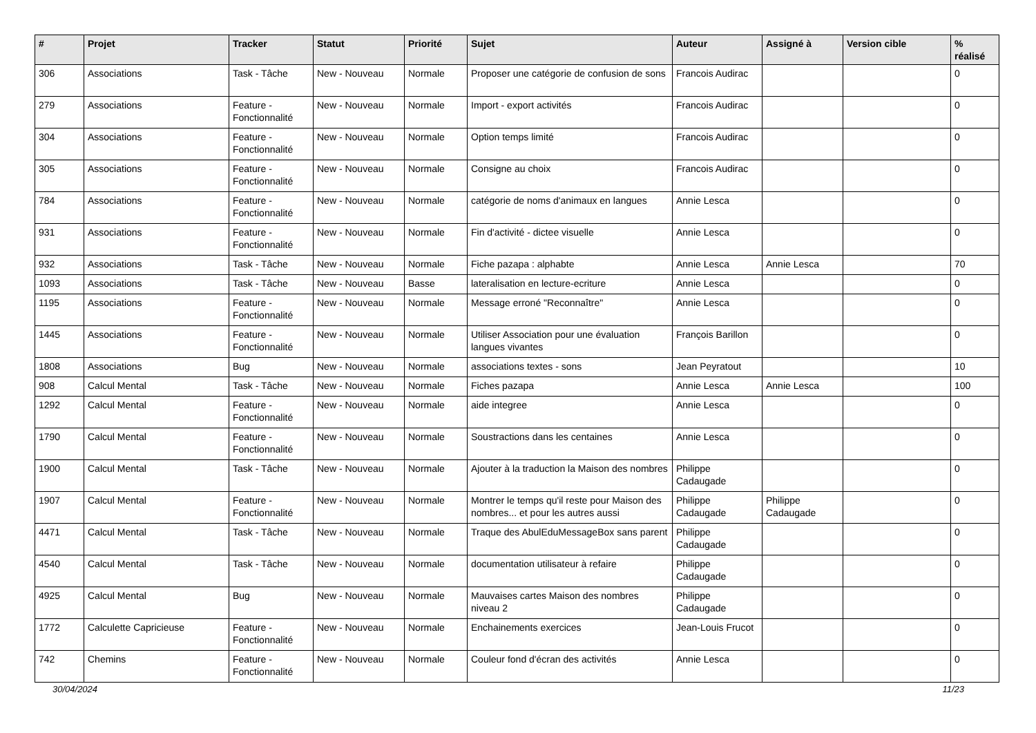| # | Projet | Tracker | Statut | Priorité | Sujet | Auteur | Assigné à | Version cible | % réalisé |
| --- | --- | --- | --- | --- | --- | --- | --- | --- | --- |
| 306 | Associations | Task - Tâche | New - Nouveau | Normale | Proposer une catégorie de confusion de sons | Francois Audirac | | | 0 |
| 279 | Associations | Feature - Fonctionnalité | New - Nouveau | Normale | Import - export activités | Francois Audirac | | | 0 |
| 304 | Associations | Feature - Fonctionnalité | New - Nouveau | Normale | Option temps limité | Francois Audirac | | | 0 |
| 305 | Associations | Feature - Fonctionnalité | New - Nouveau | Normale | Consigne au choix | Francois Audirac | | | 0 |
| 784 | Associations | Feature - Fonctionnalité | New - Nouveau | Normale | catégorie de noms d'animaux en langues | Annie Lesca | | | 0 |
| 931 | Associations | Feature - Fonctionnalité | New - Nouveau | Normale | Fin d'activité - dictee visuelle | Annie Lesca | | | 0 |
| 932 | Associations | Task - Tâche | New - Nouveau | Normale | Fiche pazapa : alphabte | Annie Lesca | Annie Lesca | | 70 |
| 1093 | Associations | Task - Tâche | New - Nouveau | Basse | lateralisation en lecture-ecriture | Annie Lesca | | | 0 |
| 1195 | Associations | Feature - Fonctionnalité | New - Nouveau | Normale | Message erroné "Reconnaître" | Annie Lesca | | | 0 |
| 1445 | Associations | Feature - Fonctionnalité | New - Nouveau | Normale | Utiliser Association pour une évaluation langues vivantes | François Barillon | | | 0 |
| 1808 | Associations | Bug | New - Nouveau | Normale | associations textes - sons | Jean Peyratout | | | 10 |
| 908 | Calcul Mental | Task - Tâche | New - Nouveau | Normale | Fiches pazapa | Annie Lesca | Annie Lesca | | 100 |
| 1292 | Calcul Mental | Feature - Fonctionnalité | New - Nouveau | Normale | aide integree | Annie Lesca | | | 0 |
| 1790 | Calcul Mental | Feature - Fonctionnalité | New - Nouveau | Normale | Soustractions dans les centaines | Annie Lesca | | | 0 |
| 1900 | Calcul Mental | Task - Tâche | New - Nouveau | Normale | Ajouter à la traduction la Maison des nombres | Philippe Cadaugade | | | 0 |
| 1907 | Calcul Mental | Feature - Fonctionnalité | New - Nouveau | Normale | Montrer le temps qu'il reste pour Maison des nombres... et pour les autres aussi | Philippe Cadaugade | Philippe Cadaugade | | 0 |
| 4471 | Calcul Mental | Task - Tâche | New - Nouveau | Normale | Traque des AbulEduMessageBox sans parent | Philippe Cadaugade | | | 0 |
| 4540 | Calcul Mental | Task - Tâche | New - Nouveau | Normale | documentation utilisateur à refaire | Philippe Cadaugade | | | 0 |
| 4925 | Calcul Mental | Bug | New - Nouveau | Normale | Mauvaises cartes Maison des nombres niveau 2 | Philippe Cadaugade | | | 0 |
| 1772 | Calculette Capricieuse | Feature - Fonctionnalité | New - Nouveau | Normale | Enchainements exercices | Jean-Louis Frucot | | | 0 |
| 742 | Chemins | Feature - Fonctionnalité | New - Nouveau | Normale | Couleur fond d'écran des activités | Annie Lesca | | | 0 |
30/04/2024 11/23